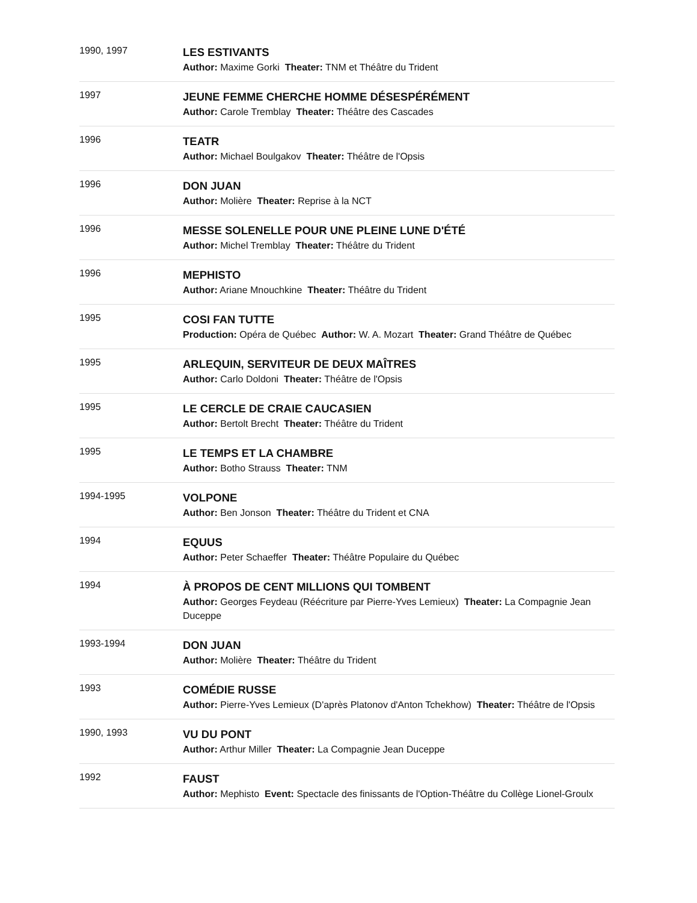| 1990, 1997 | LES ESTIVANTS Author: Maxime Gorki Theater: TNM et Théâtre du Trident |
| 1997 | JEUNE FEMME CHERCHE HOMME DÉSESPÉRÉMENT Author: Carole Tremblay Theater: Théâtre des Cascades |
| 1996 | TEATR Author: Michael Boulgakov Theater: Théâtre de l'Opsis |
| 1996 | DON JUAN Author: Molière Theater: Reprise à la NCT |
| 1996 | MESSE SOLENELLE POUR UNE PLEINE LUNE D'ÉTÉ Author: Michel Tremblay Theater: Théâtre du Trident |
| 1996 | MEPHISTO Author: Ariane Mnouchkine Theater: Théâtre du Trident |
| 1995 | COSI FAN TUTTE Production: Opéra de Québec Author: W. A. Mozart Theater: Grand Théâtre de Québec |
| 1995 | ARLEQUIN, SERVITEUR DE DEUX MAÎTRES Author: Carlo Doldoni Theater: Théâtre de l'Opsis |
| 1995 | LE CERCLE DE CRAIE CAUCASIEN Author: Bertolt Brecht Theater: Théâtre du Trident |
| 1995 | LE TEMPS ET LA CHAMBRE Author: Botho Strauss Theater: TNM |
| 1994-1995 | VOLPONE Author: Ben Jonson Theater: Théâtre du Trident et CNA |
| 1994 | EQUUS Author: Peter Schaeffer Theater: Théâtre Populaire du Québec |
| 1994 | À PROPOS DE CENT MILLIONS QUI TOMBENT Author: Georges Feydeau (Réécriture par Pierre-Yves Lemieux) Theater: La Compagnie Jean Duceppe |
| 1993-1994 | DON JUAN Author: Molière Theater: Théâtre du Trident |
| 1993 | COMÉDIE RUSSE Author: Pierre-Yves Lemieux (D'après Platonov d'Anton Tchekhow) Theater: Théâtre de l'Opsis |
| 1990, 1993 | VU DU PONT Author: Arthur Miller Theater: La Compagnie Jean Duceppe |
| 1992 | FAUST Author: Mephisto Event: Spectacle des finissants de l'Option-Théâtre du Collège Lionel-Groulx |